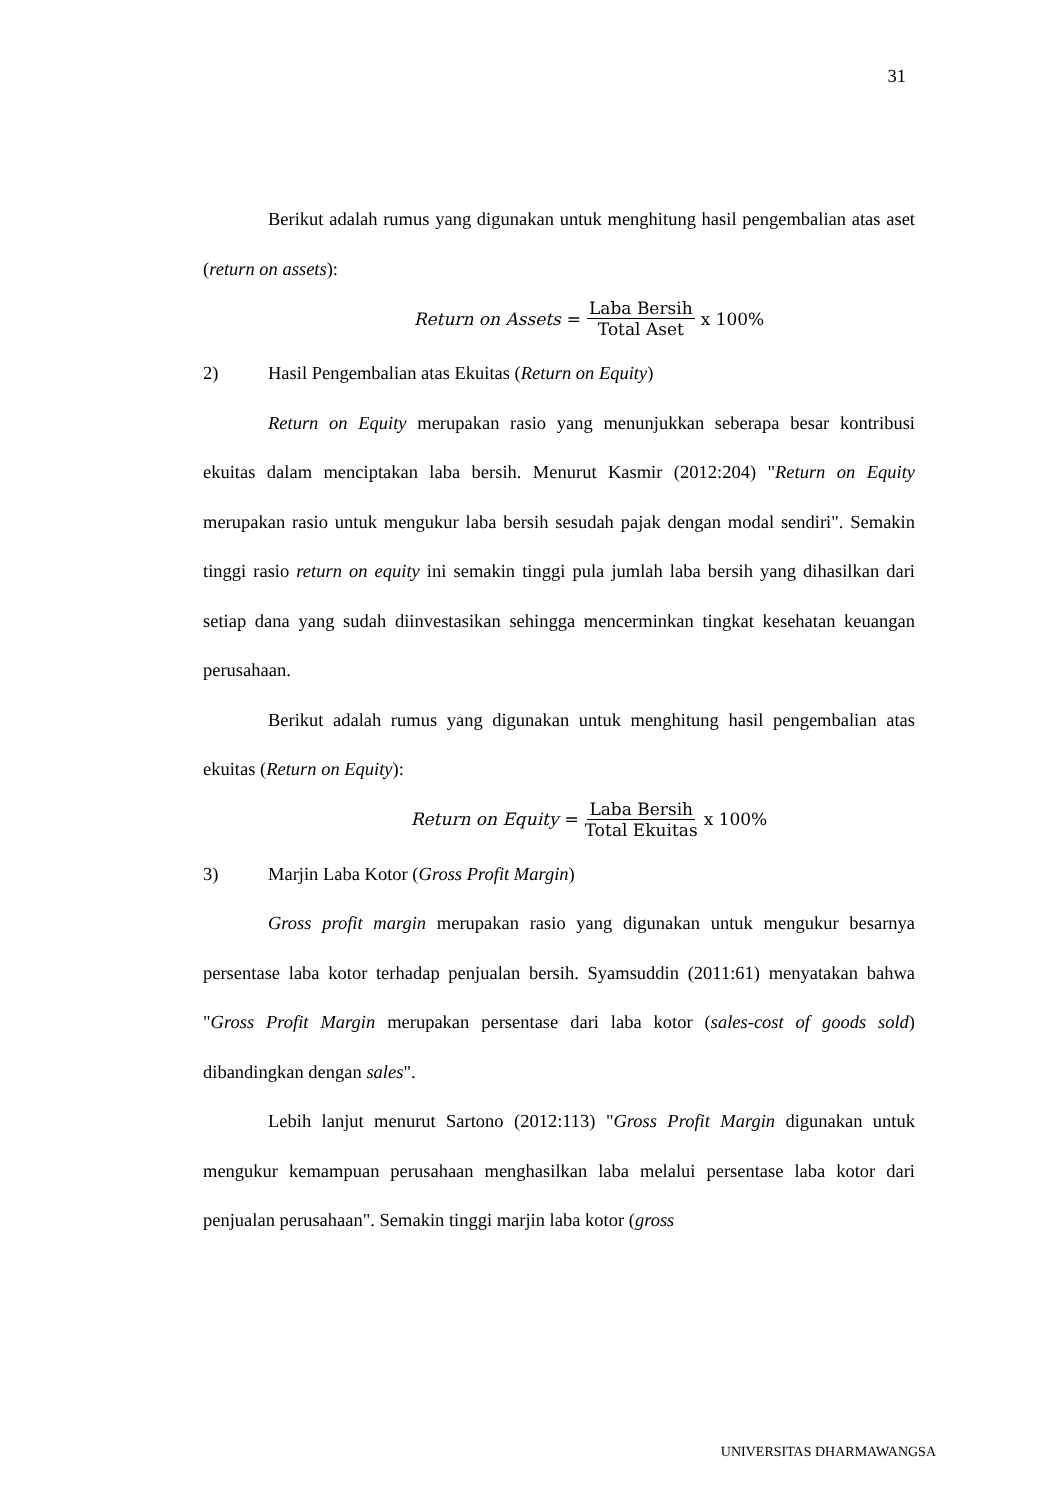31
Berikut adalah rumus yang digunakan untuk menghitung hasil pengembalian atas aset (return on assets):
Return on Assets = Laba Bersih Total Aset x 100%
2) Hasil Pengembalian atas Ekuitas (Return on Equity)
Return on Equity merupakan rasio yang menunjukkan seberapa besar kontribusi ekuitas dalam menciptakan laba bersih. Menurut Kasmir (2012:204) "Return on Equity merupakan rasio untuk mengukur laba bersih sesudah pajak dengan modal sendiri". Semakin tinggi rasio return on equity ini semakin tinggi pula jumlah laba bersih yang dihasilkan dari setiap dana yang sudah diinvestasikan sehingga mencerminkan tingkat kesehatan keuangan perusahaan.
Berikut adalah rumus yang digunakan untuk menghitung hasil pengembalian atas ekuitas (Return on Equity):
Return on Equity = Laba Bersih Total Ekuitas x 100%
3) Marjin Laba Kotor (Gross Profit Margin)
Gross profit margin merupakan rasio yang digunakan untuk mengukur besarnya persentase laba kotor terhadap penjualan bersih. Syamsuddin (2011:61) menyatakan bahwa "Gross Profit Margin merupakan persentase dari laba kotor (sales-cost of goods sold) dibandingkan dengan sales".
Lebih lanjut menurut Sartono (2012:113) "Gross Profit Margin digunakan untuk mengukur kemampuan perusahaan menghasilkan laba melalui persentase laba kotor dari penjualan perusahaan". Semakin tinggi marjin laba kotor (gross
UNIVERSITAS DHARMAWANGSA